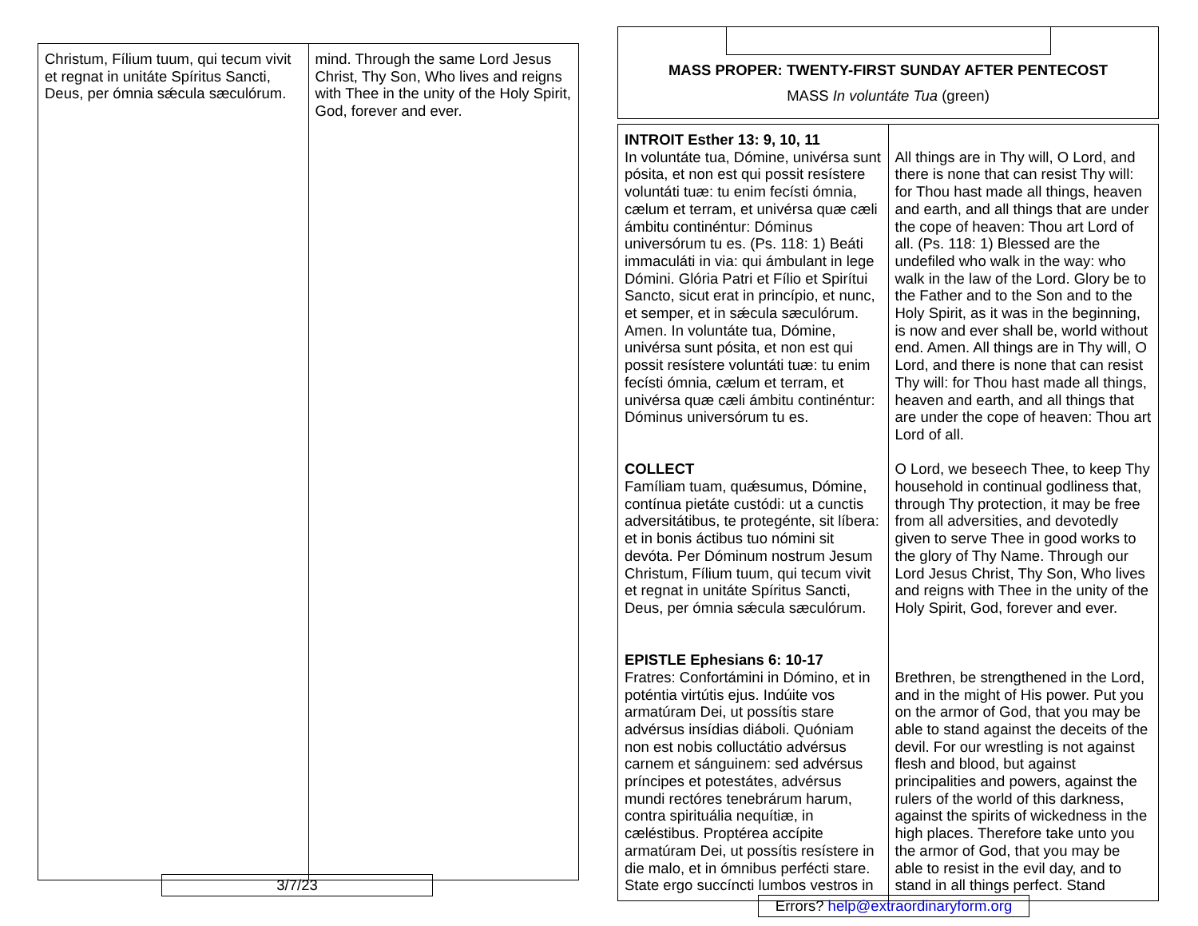| Christum, Fílium tuum, qui tecum vivit et regnat in unitáte Spíritus Sancti, Deus, per ómnia sǽcula sæculórum. | mind. Through the same Lord Jesus Christ, Thy Son, Who lives and reigns with Thee in the unity of the Holy Spirit, God, forever and ever. |
3/7/23
MASS PROPER: TWENTY-FIRST SUNDAY AFTER PENTECOST
MASS In voluntáte Tua (green)
| INTROIT Esther 13: 9, 10, 11 In voluntáte tua, Dómine, univérsa sunt pósita, et non est qui possit resístere voluntáti tuæ: tu enim fecísti ómnia, cælum et terram, et univérsa quæ cæli ámbitu continéntur: Dóminus universórum tu es. (Ps. 118: 1) Beáti immaculáti in via: qui ámbulant in lege Dómini. Glória Patri et Fílio et Spirítui Sancto, sicut erat in princípio, et nunc, et semper, et in sǽcula sæculórum. Amen. In voluntáte tua, Dómine, univérsa sunt pósita, et non est qui possit resístere voluntáti tuæ: tu enim fecísti ómnia, cælum et terram, et univérsa quæ cæli ámbitu continéntur: Dóminus universórum tu es. COLLECT Famíliam tuam, quǽsumus, Dómine, contínua pietáte custódi: ut a cunctis adversitátibus, te protegénte, sit líbera: et in bonis áctibus tuo nómini sit devóta. Per Dóminum nostrum Jesum Christum, Fílium tuum, qui tecum vivit et regnat in unitáte Spíritus Sancti, Deus, per ómnia sǽcula sæculórum. EPISTLE Ephesians 6: 10-17 Fratres: Confortámini in Dómino, et in poténtia virtútis ejus. Indúite vos armatúram Dei, ut possítis stare advérsus insídias diáboli. Quóniam non est nobis colluctátio advérsus carnem et sánguinem: sed advérsus príncipes et potestátes, advérsus mundi rectóres tenebrárum harum, contra spirituália nequítiæ, in cæléstibus. Proptérea accípite armatúram Dei, ut possítis resístere in die malo, et in ómnibus perfécti stare. State ergo succíncti lumbos vestros in | All things are in Thy will, O Lord, and there is none that can resist Thy will: for Thou hast made all things, heaven and earth, and all things that are under the cope of heaven: Thou art Lord of all. (Ps. 118: 1) Blessed are the undefiled who walk in the way: who walk in the law of the Lord. Glory be to the Father and to the Son and to the Holy Spirit, as it was in the beginning, is now and ever shall be, world without end. Amen. All things are in Thy will, O Lord, and there is none that can resist Thy will: for Thou hast made all things, heaven and earth, and all things that are under the cope of heaven: Thou art Lord of all. O Lord, we beseech Thee, to keep Thy household in continual godliness that, through Thy protection, it may be free from all adversities, and devotedly given to serve Thee in good works to the glory of Thy Name. Through our Lord Jesus Christ, Thy Son, Who lives and reigns with Thee in the unity of the Holy Spirit, God, forever and ever. Brethren, be strengthened in the Lord, and in the might of His power. Put you on the armor of God, that you may be able to stand against the deceits of the devil. For our wrestling is not against flesh and blood, but against principalities and powers, against the rulers of the world of this darkness, against the spirits of wickedness in the high places. Therefore take unto you the armor of God, that you may be able to resist in the evil day, and to stand in all things perfect. Stand |
Errors? help@extraordinaryform.org